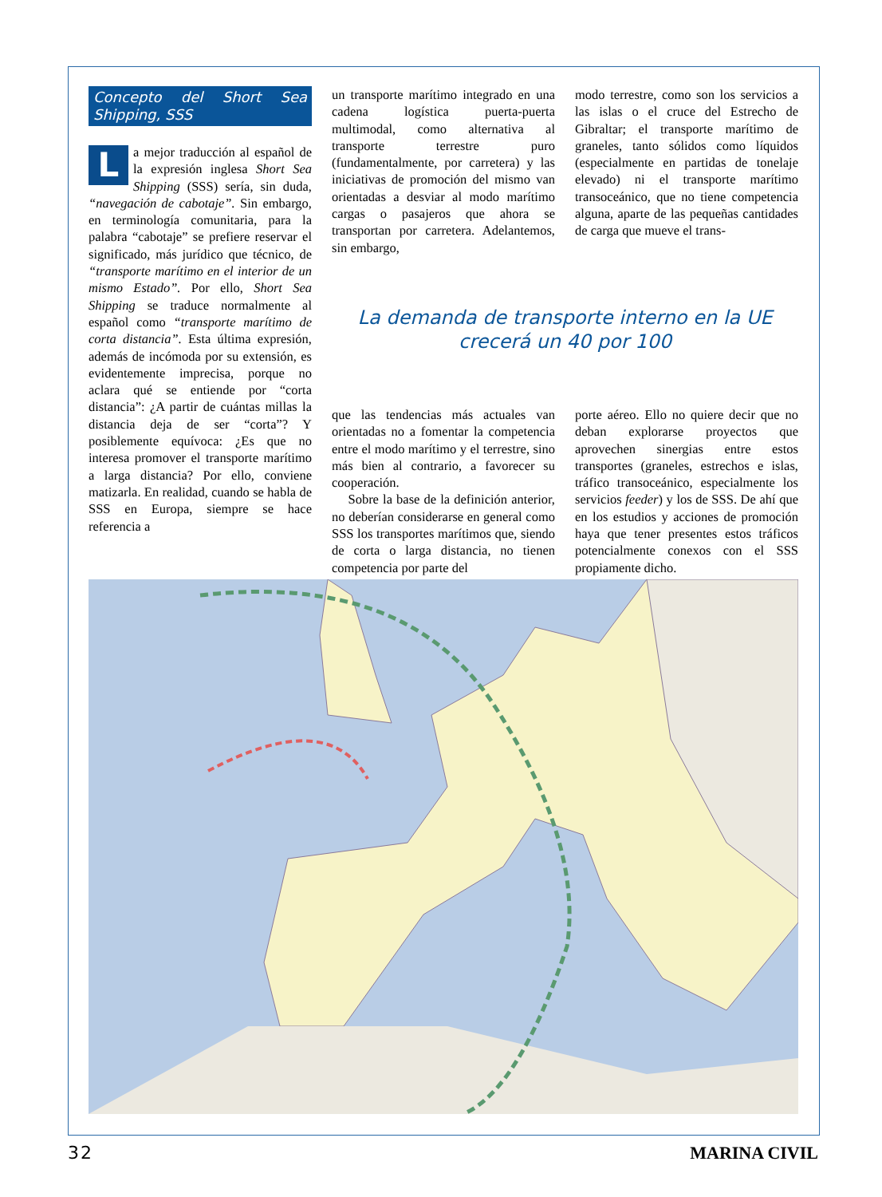Concepto del Short Sea Shipping, SSS
La mejor traducción al español de la expresión inglesa Short Sea Shipping (SSS) sería, sin duda, “navegación de cabotaje”. Sin embargo, en terminología comunitaria, para la palabra “cabotaje” se prefiere reservar el significado, más jurídico que técnico, de “transporte marítimo en el interior de un mismo Estado”. Por ello, Short Sea Shipping se traduce normalmente al español como “transporte marítimo de corta distancia”. Esta última expresión, además de incómoda por su extensión, es evidentemente imprecisa, porque no aclara qué se entiende por “corta distancia”: ¿A partir de cuántas millas la distancia deja de ser “corta”? Y posiblemente equívoca: ¿Es que no interesa promover el transporte marítimo a larga distancia? Por ello, conviene matizarla. En realidad, cuando se habla de SSS en Europa, siempre se hace referencia a
un transporte marítimo integrado en una cadena logística puerta-puerta multimodal, como alternativa al transporte terrestre puro (fundamentalmente, por carretera) y las iniciativas de promoción del mismo van orientadas a desviar al modo marítimo cargas o pasajeros que ahora se transportan por carretera. Adelantemos, sin embargo,
modo terrestre, como son los servicios a las islas o el cruce del Estrecho de Gibraltar; el transporte marítimo de graneles, tanto sólidos como líquidos (especialmente en partidas de tonelaje elevado) ni el transporte marítimo transoceánico, que no tiene competencia alguna, aparte de las pequeñas cantidades de carga que mueve el trans-
La demanda de transporte interno en la UE
crecerá un 40 por 100
que las tendencias más actuales van orientadas no a fomentar la competencia entre el modo marítimo y el terrestre, sino más bien al contrario, a favorecer su cooperación.
Sobre la base de la definición anterior, no deberían considerarse en general como SSS los transportes marítimos que, siendo de corta o larga distancia, no tienen competencia por parte del
porte aéreo. Ello no quiere decir que no deban explorarse proyectos que aprovechen sinergias entre estos transportes (graneles, estrechos e islas, tráfico transoceánico, especialmente los servicios feeder) y los de SSS. De ahí que en los estudios y acciones de promoción haya que tener presentes estos tráficos potencialmente conexos con el SSS propiamente dicho.
32 MARINA CIVIL